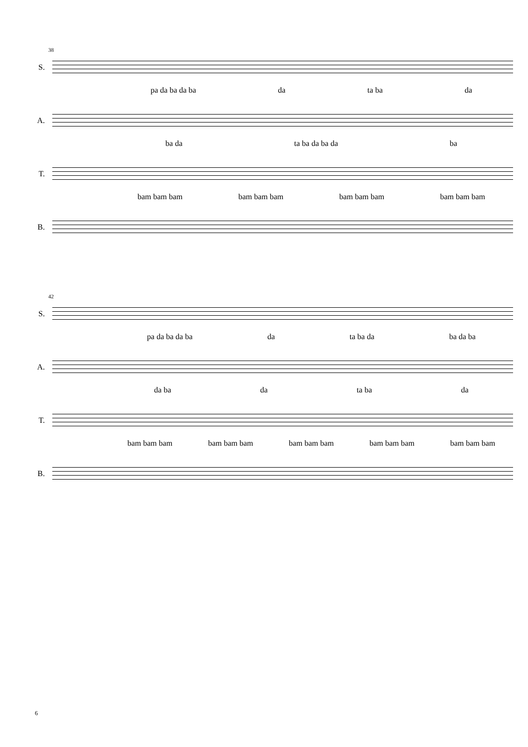38
S.
pa da ba da ba da ta ba da
A.
ba da ta ba da ba da ba
T.
bam bam bam bam bam bam bam bam bam bam bam bam
B.
42
S.
pa da ba da ba da ta ba da ba da ba
A.
da ba da ta ba da
T.
bam bam bam bam bam bam bam bam bam bam bam bam bam bam bam
B.
6